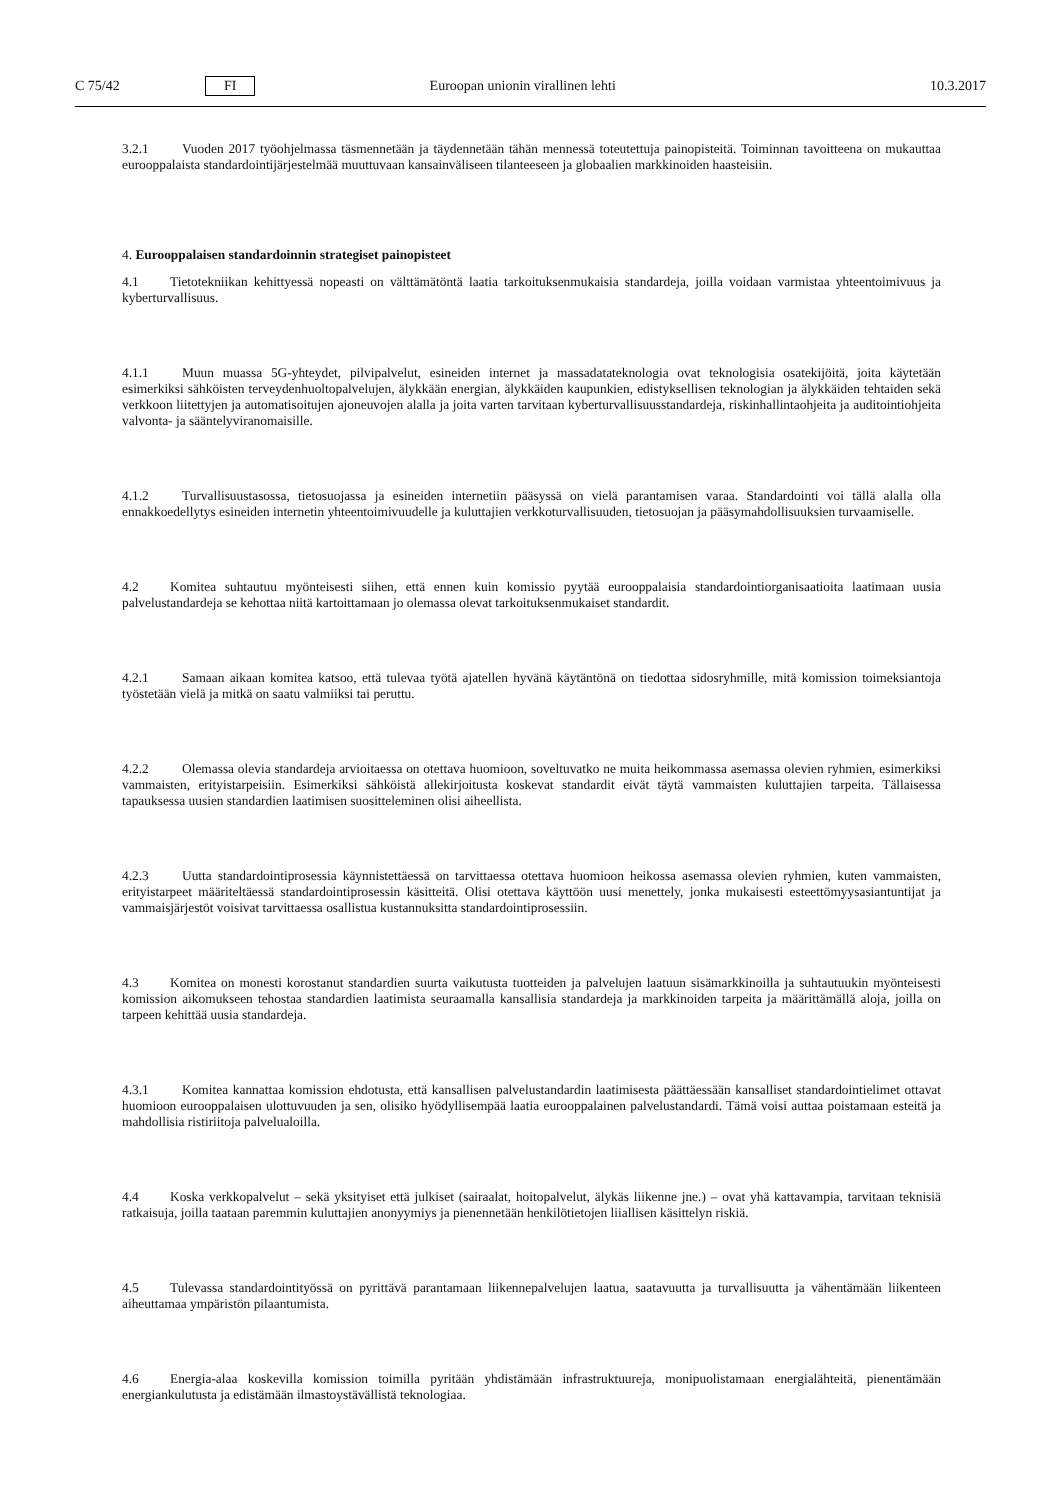C 75/42 FI Euroopan unionin virallinen lehti 10.3.2017
3.2.1 Vuoden 2017 työohjelmassa täsmennetään ja täydennetään tähän mennessä toteutettuja painopisteitä. Toiminnan tavoitteena on mukauttaa eurooppalaista standardointijärjestelmää muuttuvaan kansainväliseen tilanteeseen ja globaalien markkinoiden haasteisiin.
4. Eurooppalaisen standardoinnin strategiset painopisteet
4.1 Tietotekniikan kehittyessä nopeasti on välttämätöntä laatia tarkoituksenmukaisia standardeja, joilla voidaan varmistaa yhteentoimivuus ja kyberturvallisuus.
4.1.1 Muun muassa 5G-yhteydet, pilvipalvelut, esineiden internet ja massadatateknologia ovat teknologisia osatekijöitä, joita käytetään esimerkiksi sähköisten terveydenhuoltopalvelujen, älykkään energian, älykkäiden kaupunkien, edistyksellisen teknologian ja älykkäiden tehtaiden sekä verkkoon liitettyjen ja automatisoitujen ajoneuvojen alalla ja joita varten tarvitaan kyberturvallisuusstandardeja, riskinhallintaohjeita ja auditointiohjeita valvonta- ja sääntelyviranomaisille.
4.1.2 Turvallisuustasossa, tietosuojassa ja esineiden internetiin pääsyssä on vielä parantamisen varaa. Standardointi voi tällä alalla olla ennakkoedellytys esineiden internetin yhteentoimivuudelle ja kuluttajien verkkoturvallisuuden, tietosuojan ja pääsymahdollisuuksien turvaamiselle.
4.2 Komitea suhtautuu myönteisesti siihen, että ennen kuin komissio pyytää eurooppalaisia standardointiorganisaatioita laatimaan uusia palvelustandardeja se kehottaa niitä kartoittamaan jo olemassa olevat tarkoituksenmukaiset standardit.
4.2.1 Samaan aikaan komitea katsoo, että tulevaa työtä ajatellen hyvänä käytäntönä on tiedottaa sidosryhmille, mitä komission toimeksiantoja työstetään vielä ja mitkä on saatu valmiiksi tai peruttu.
4.2.2 Olemassa olevia standardeja arvioitaessa on otettava huomioon, soveltuvatko ne muita heikommassa asemassa olevien ryhmien, esimerkiksi vammaisten, erityistarpeisiin. Esimerkiksi sähköistä allekirjoitusta koskevat standardit eivät täytä vammaisten kuluttajien tarpeita. Tällaisessa tapauksessa uusien standardien laatimisen suositteleminen olisi aiheellista.
4.2.3 Uutta standardointiprosessia käynnistettäessä on tarvittaessa otettava huomioon heikossa asemassa olevien ryhmien, kuten vammaisten, erityistarpeet määriteltäessä standardointiprosessin käsitteitä. Olisi otettava käyttöön uusi menettely, jonka mukaisesti esteettömyysasiantuntijat ja vammaisjärjestöt voisivat tarvittaessa osallistua kustannuksitta standardointiprosessiin.
4.3 Komitea on monesti korostanut standardien suurta vaikutusta tuotteiden ja palvelujen laatuun sisämarkkinoilla ja suhtautuukin myönteisesti komission aikomukseen tehostaa standardien laatimista seuraamalla kansallisia standardeja ja markkinoiden tarpeita ja määrittämällä aloja, joilla on tarpeen kehittää uusia standardeja.
4.3.1 Komitea kannattaa komission ehdotusta, että kansallisen palvelustandardin laatimisesta päättäessään kansalliset standardointielimet ottavat huomioon eurooppalaisen ulottuvuuden ja sen, olisiko hyödyllisempää laatia eurooppalainen palvelustandardi. Tämä voisi auttaa poistamaan esteitä ja mahdollisia ristiriitoja palvelualoilla.
4.4 Koska verkkopalvelut – sekä yksityiset että julkiset (sairaalat, hoitopalvelut, älykäs liikenne jne.) – ovat yhä kattavampia, tarvitaan teknisiä ratkaisuja, joilla taataan paremmin kuluttajien anonyymiys ja pienennetään henkilötietojen liiallisen käsittelyn riskiä.
4.5 Tulevassa standardointityössä on pyrittävä parantamaan liikennepalvelujen laatua, saatavuutta ja turvallisuutta ja vähentämään liikenteen aiheuttamaa ympäristön pilaantumista.
4.6 Energia-alaa koskevilla komission toimilla pyritään yhdistämään infrastruktuureja, monipuolistamaan energialähteitä, pienentämään energiankulutusta ja edistämään ilmastoystävällistä teknologiaa.